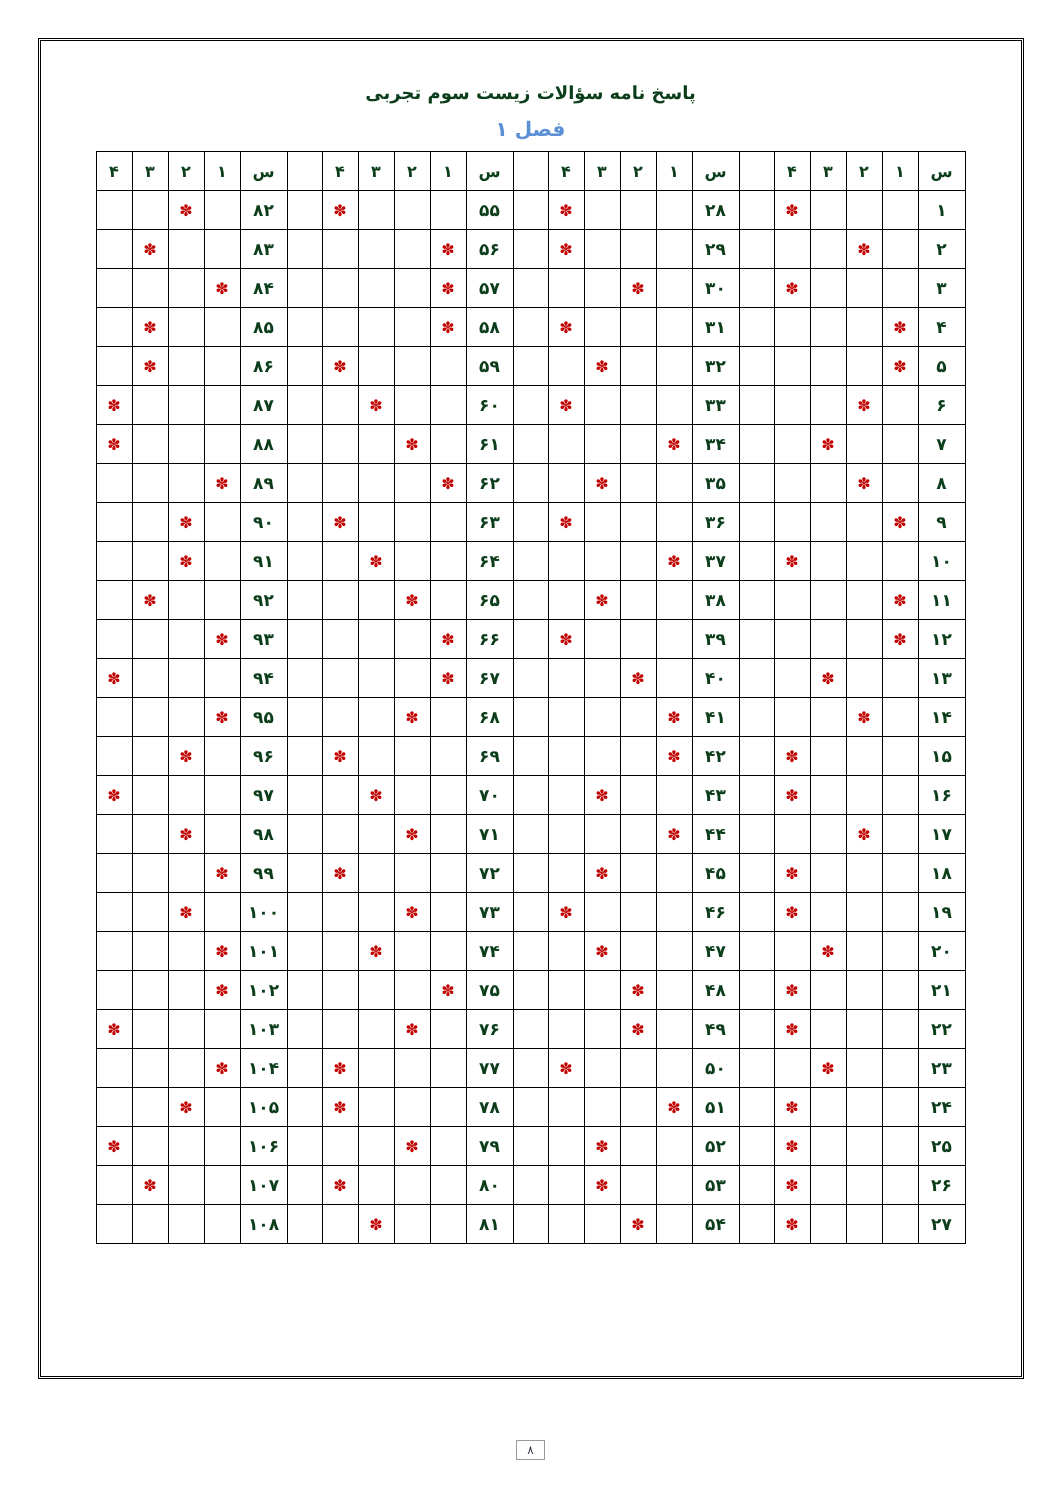پاسخ نامه سؤالات زیست سوم تجربی
فصل ۱
| س | ۱ | ۲ | ۳ | ۴ | | س | ۱ | ۲ | ۳ | ۴ | | س | ۱ | ۲ | ۳ | ۴ | | س | ۱ | ۲ | ۳ | ۴ |
| --- | --- | --- | --- | --- | --- | --- | --- | --- | --- | --- | --- | --- | --- | --- | --- | --- | --- | --- | --- | --- | --- | --- |
| ۱ | | | | ✽ | | ۲۸ | | | | ✽ | | ۵۵ | | | | ✽ | | ۸۲ | | ✽ | | |
| ۲ | | ✽ | | | | ۲۹ | | | | ✽ | | ۵۶ | ✽ | | | | | ۸۳ | | | ✽ | |
| ۳ | | | | ✽ | | ۳۰ | | ✽ | | | | ۵۷ | ✽ | | | | | ۸۴ | ✽ | | | |
| ۴ | ✽ | | | | | ۳۱ | | | | ✽ | | ۵۸ | ✽ | | | | | ۸۵ | | | ✽ | |
| ۵ | ✽ | | | | | ۳۲ | | | ✽ | | | ۵۹ | | | | ✽ | | ۸۶ | | | ✽ | |
| ۶ | | ✽ | | | | ۳۳ | | | | ✽ | | ۶۰ | | | ✽ | | | ۸۷ | | | | ✽ |
| ۷ | | | ✽ | | | ۳۴ | ✽ | | | | | ۶۱ | | ✽ | | | | ۸۸ | | | | ✽ |
| ۸ | | ✽ | | | | ۳۵ | | | ✽ | | | ۶۲ | ✽ | | | | | ۸۹ | ✽ | | | |
| ۹ | ✽ | | | | | ۳۶ | | | | ✽ | | ۶۳ | | | | ✽ | | ۹۰ | | ✽ | | |
| ۱۰ | | | | ✽ | | ۳۷ | ✽ | | | | | ۶۴ | | | ✽ | | | ۹۱ | | ✽ | | |
| ۱۱ | ✽ | | | | | ۳۸ | | | ✽ | | | ۶۵ | | ✽ | | | | ۹۲ | | | ✽ | |
| ۱۲ | ✽ | | | | | ۳۹ | | | | ✽ | | ۶۶ | ✽ | | | | | ۹۳ | ✽ | | | |
| ۱۳ | | | ✽ | | | ۴۰ | | ✽ | | | | ۶۷ | ✽ | | | | | ۹۴ | | | | ✽ |
| ۱۴ | | ✽ | | | | ۴۱ | ✽ | | | | | ۶۸ | | ✽ | | | | ۹۵ | ✽ | | | |
| ۱۵ | | | | ✽ | | ۴۲ | ✽ | | | | | ۶۹ | | | | ✽ | | ۹۶ | | ✽ | | |
| ۱۶ | | | | ✽ | | ۴۳ | | | ✽ | | | ۷۰ | | | ✽ | | | ۹۷ | | | | ✽ |
| ۱۷ | | ✽ | | | | ۴۴ | ✽ | | | | | ۷۱ | | ✽ | | | | ۹۸ | | ✽ | | |
| ۱۸ | | | | ✽ | | ۴۵ | | | ✽ | | | ۷۲ | | | | ✽ | | ۹۹ | ✽ | | | |
| ۱۹ | | | | ✽ | | ۴۶ | | | | ✽ | | ۷۳ | | ✽ | | | | ۱۰۰ | | ✽ | | |
| ۲۰ | | | ✽ | | | ۴۷ | | | ✽ | | | ۷۴ | | | ✽ | | | ۱۰۱ | ✽ | | | |
| ۲۱ | | | | ✽ | | ۴۸ | | ✽ | | | | ۷۵ | ✽ | | | | | ۱۰۲ | ✽ | | | |
| ۲۲ | | | | ✽ | | ۴۹ | | ✽ | | | | ۷۶ | | ✽ | | | | ۱۰۳ | | | | ✽ |
| ۲۳ | | | ✽ | | | ۵۰ | | | | ✽ | | ۷۷ | | | | ✽ | | ۱۰۴ | ✽ | | | |
| ۲۴ | | | | ✽ | | ۵۱ | ✽ | | | | | ۷۸ | | | | ✽ | | ۱۰۵ | | ✽ | | |
| ۲۵ | | | | ✽ | | ۵۲ | | | ✽ | | | ۷۹ | | ✽ | | | | ۱۰۶ | | | | ✽ |
| ۲۶ | | | | ✽ | | ۵۳ | | | ✽ | | | ۸۰ | | | | ✽ | | ۱۰۷ | | | ✽ | |
| ۲۷ | | | | ✽ | | ۵۴ | | ✽ | | | | ۸۱ | | | ✽ | | | ۱۰۸ | | | | |
۸